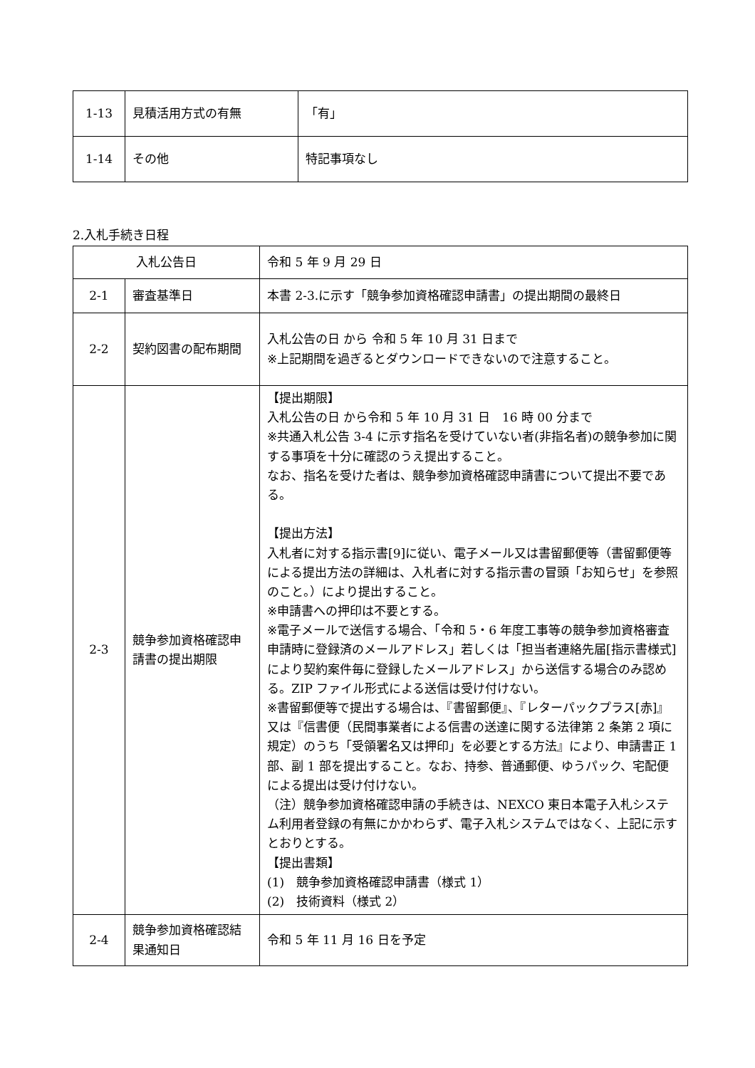| 1-13 | 見積活用方式の有無 | 「有」 |
| 1-14 | その他 | 特記事項なし |
2.入札手続き日程
| 入札公告日 | | 令和 5 年 9 月 29 日 |
| 2-1 | 審査基準日 | 本書 2-3.に示す「競争参加資格確認申請書」の提出期間の最終日 |
| 2-2 | 契約図書の配布期間 | 入札公告の日 から 令和 5 年 10 月 31 日まで ※上記期間を過ぎるとダウンロードできないので注意すること。 |
| 2-3 | 競争参加資格確認申請書の提出期限 | 【提出期限】 入札公告の日 から令和 5 年 10 月 31 日 16 時 00 分まで ※共通入札公告 3-4 に示す指名を受けていない者(非指名者)の競争参加に関する事項を十分に確認のうえ提出すること。 なお、指名を受けた者は、競争参加資格確認申請書について提出不要である。 【提出方法】 入札者に対する指示書[9]に従い、電子メール又は書留郵便等（書留郵便等による提出方法の詳細は、入札者に対する指示書の冒頭「お知らせ」を参照のこと。）により提出すること。 ※申請書への押印は不要とする。 ※電子メールで送信する場合、「令和 5・6 年度工事等の競争参加資格審査申請時に登録済のメールアドレス」若しくは「担当者連絡先届[指示書様式]により契約案件毎に登録したメールアドレス」から送信する場合のみ認める。ZIP ファイル形式による送信は受け付けない。 ※書留郵便等で提出する場合は、『書留郵便』、『レターパックプラス[赤]』又は『信書便（民間事業者による信書の送達に関する法律第 2 条第 2 項に規定）のうち「受領署名又は押印」を必要とする方法』により、申請書正 1 部、副 1 部を提出すること。なお、持参、普通郵便、ゆうパック、宅配便による提出は受け付けない。 （注）競争参加資格確認申請の手続きは、NEXCO 東日本電子入札システム利用者登録の有無にかかわらず、電子入札システムではなく、上記に示すとおりとする。 【提出書類】 (1) 競争参加資格確認申請書（様式 1） (2) 技術資料（様式 2） |
| 2-4 | 競争参加資格確認結果通知日 | 令和 5 年 11 月 16 日を予定 |